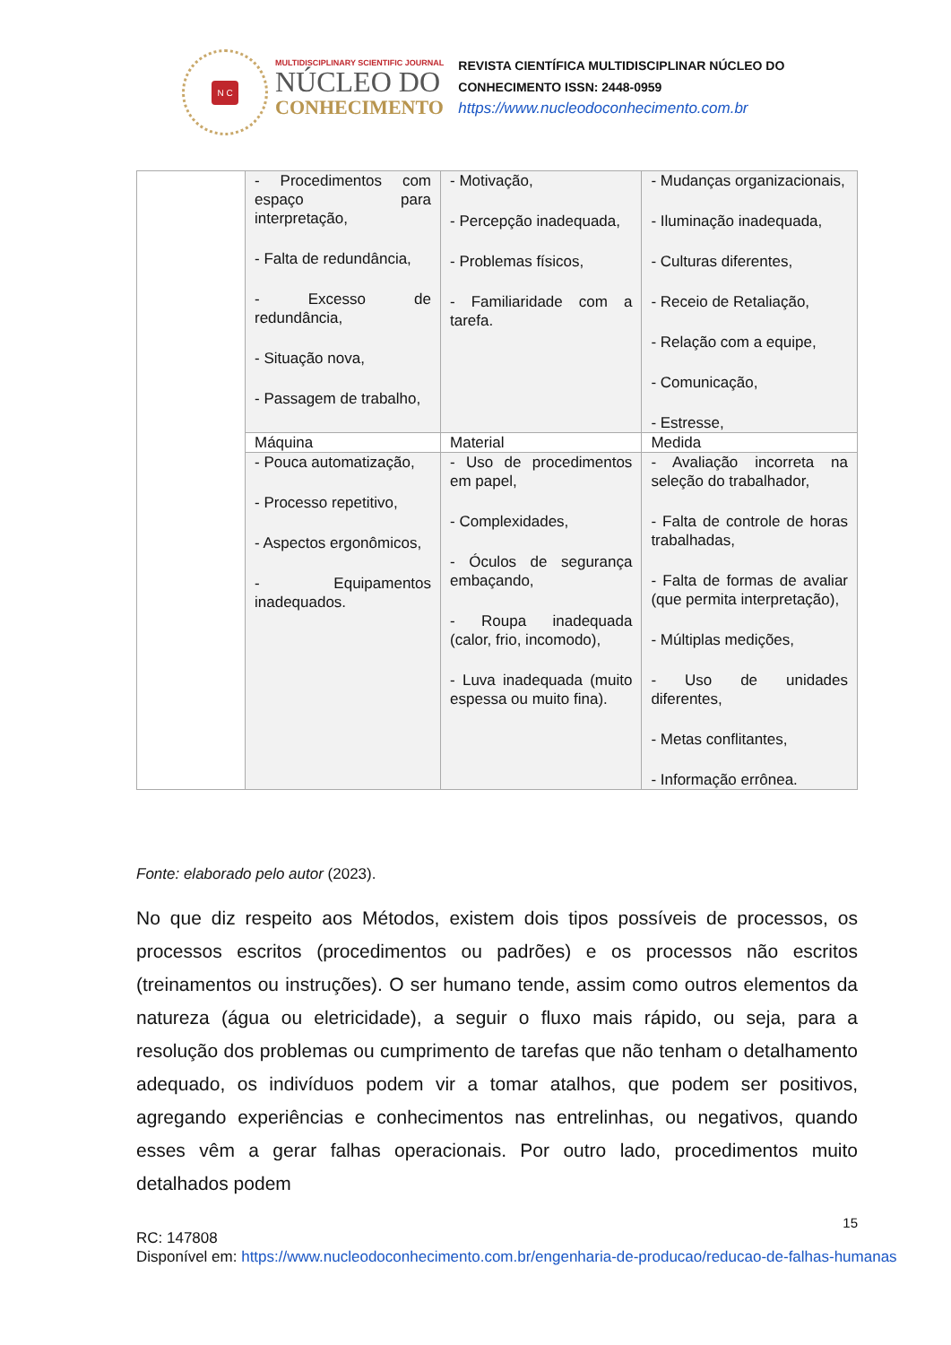N C
MULTIDISCIPLINARY SCIENTIFIC JOURNAL
NÚCLEO DO
CONHECIMENTO
REVISTA CIENTÍFICA MULTIDISCIPLINAR NÚCLEO DO
CONHECIMENTO ISSN: 2448-0959
https://www.nucleodoconhecimento.com.br
| | - Procedimentos com espaço para interpretação, - Falta de redundância, - Excesso de redundância, - Situação nova, - Passagem de trabalho, | - Motivação, - Percepção inadequada, - Problemas físicos, - Familiaridade com a tarefa. | - Mudanças organizacionais, - Iluminação inadequada, - Culturas diferentes, - Receio de Retaliação, - Relação com a equipe, - Comunicação, - Estresse, |
| | Máquina | Material | Medida |
| | - Pouca automatização, - Processo repetitivo, - Aspectos ergonômicos, - Equipamentos inadequados. | - Uso de procedimentos em papel, - Complexidades, - Óculos de segurança embaçando, - Roupa inadequada (calor, frio, incomodo), - Luva inadequada (muito espessa ou muito fina). | - Avaliação incorreta na seleção do trabalhador, - Falta de controle de horas trabalhadas, - Falta de formas de avaliar (que permita interpretação), - Múltiplas medições, - Uso de unidades diferentes, - Metas conflitantes, - Informação errônea. |
Fonte: elaborado pelo autor (2023).
No que diz respeito aos Métodos, existem dois tipos possíveis de processos, os processos escritos (procedimentos ou padrões) e os processos não escritos (treinamentos ou instruções). O ser humano tende, assim como outros elementos da natureza (água ou eletricidade), a seguir o fluxo mais rápido, ou seja, para a resolução dos problemas ou cumprimento de tarefas que não tenham o detalhamento adequado, os indivíduos podem vir a tomar atalhos, que podem ser positivos, agregando experiências e conhecimentos nas entrelinhas, ou negativos, quando esses vêm a gerar falhas operacionais. Por outro lado, procedimentos muito detalhados podem
15
RC: 147808
Disponível em: https://www.nucleodoconhecimento.com.br/engenharia-de-producao/reducao-de-falhas-humanas